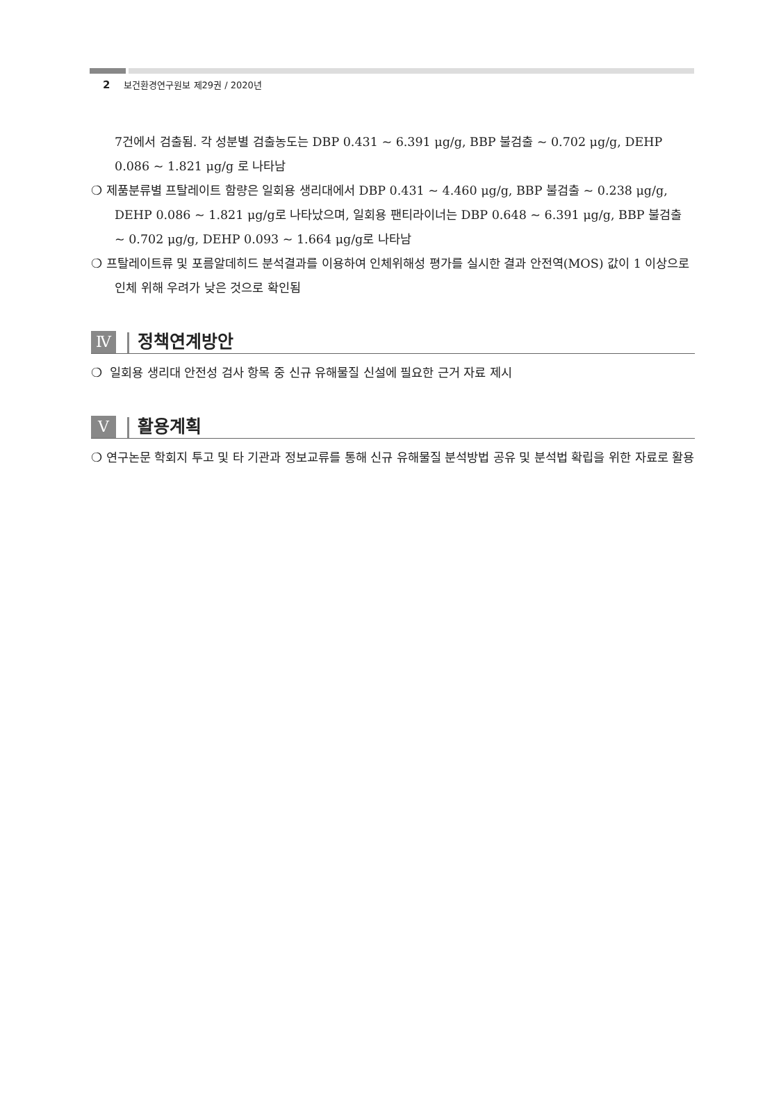2 보건환경연구원보 제29권 / 2020년
7건에서 검출됨. 각 성분별 검출농도는 DBP 0.431 ~ 6.391 μg/g, BBP 불검출 ~ 0.702 μg/g, DEHP 0.086 ~ 1.821 μg/g 로 나타남
❍ 제품분류별 프탈레이트 함량은 일회용 생리대에서 DBP 0.431 ~ 4.460 μg/g, BBP 불검출 ~ 0.238 μg/g, DEHP 0.086 ~ 1.821 μg/g로 나타났으며, 일회용 팬티라이너는 DBP 0.648 ~ 6.391 μg/g, BBP 불검출 ~ 0.702 μg/g, DEHP 0.093 ~ 1.664 μg/g로 나타남
❍ 프탈레이트류 및 포름알데히드 분석결과를 이용하여 인체위해성 평가를 실시한 결과 안전역(MOS) 값이 1 이상으로 인체 위해 우려가 낮은 것으로 확인됨
Ⅳ
정책연계방안
❍ 일회용 생리대 안전성 검사 항목 중 신규 유해물질 신설에 필요한 근거 자료 제시
Ⅴ
활용계획
❍ 연구논문 학회지 투고 및 타 기관과 정보교류를 통해 신규 유해물질 분석방법 공유 및 분석법 확립을 위한 자료로 활용